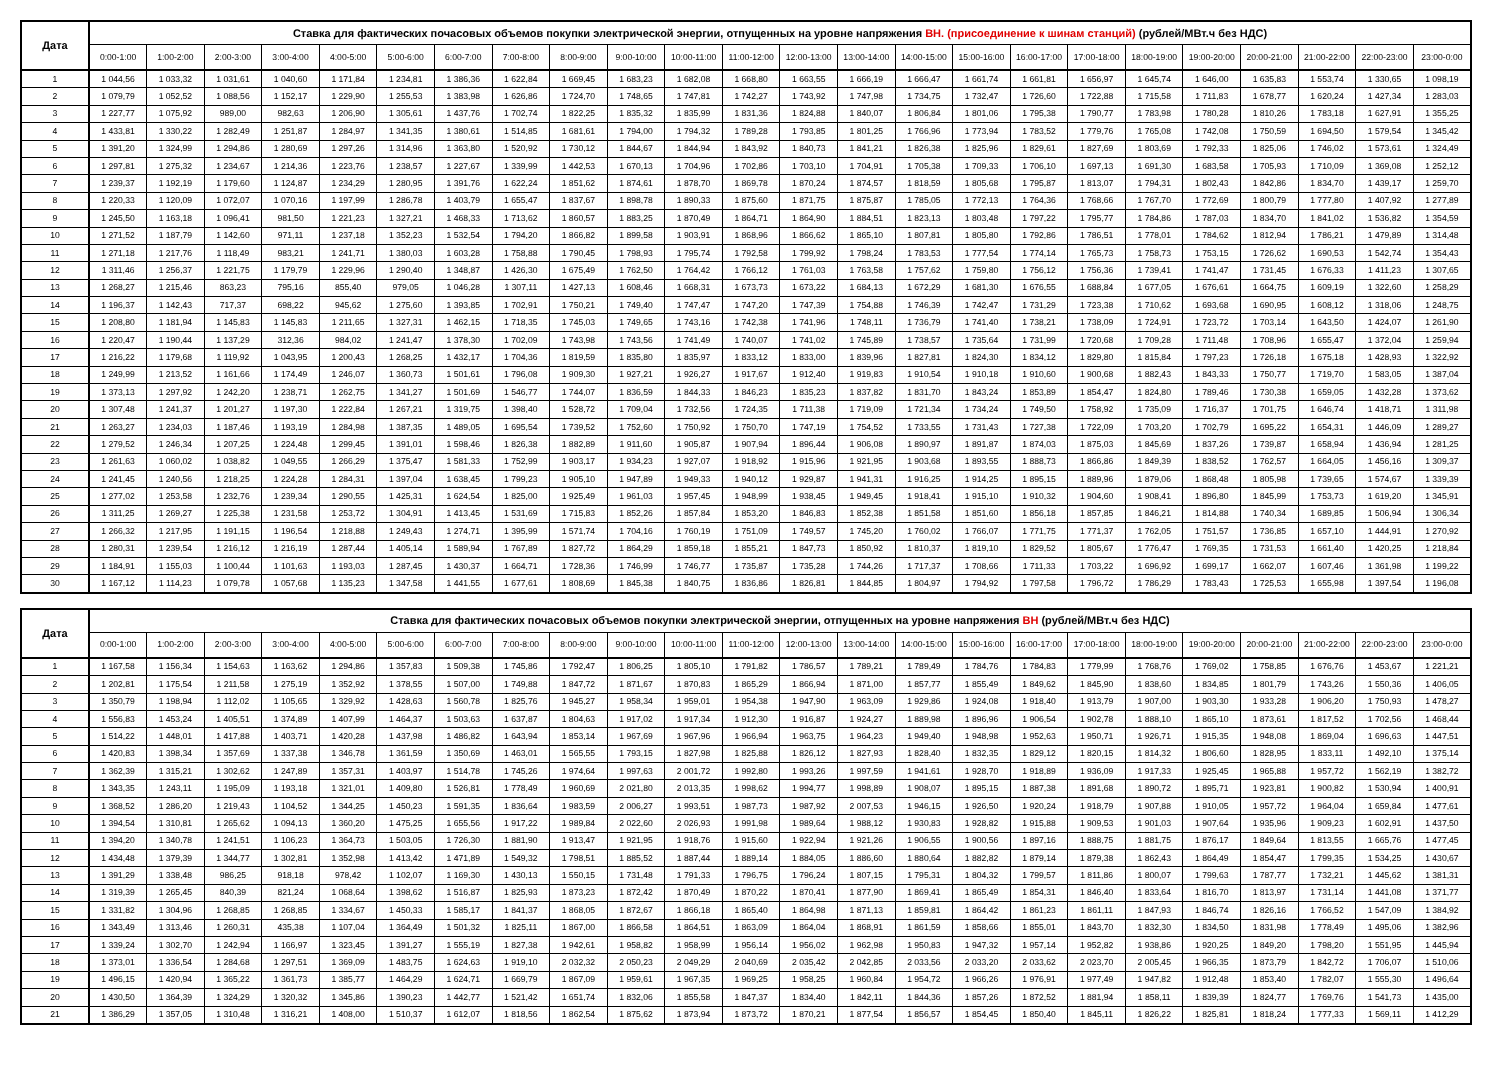| Дата | Ставка для фактических почасовых объемов покупки электрической энергии, отпущенных на уровне напряжения ВН. (присоединение к шинам станций) (рублей/МВт.ч без НДС) | | | | | | | | | | | | | | | | | | | | | | | |
| --- | --- | --- | --- | --- | --- | --- | --- | --- | --- | --- | --- | --- | --- | --- | --- | --- | --- | --- | --- | --- | --- | --- | --- | --- |
| | 0:00-1:00 | 1:00-2:00 | 2:00-3:00 | 3:00-4:00 | 4:00-5:00 | 5:00-6:00 | 6:00-7:00 | 7:00-8:00 | 8:00-9:00 | 9:00-10:00 | 10:00-11:00 | 11:00-12:00 | 12:00-13:00 | 13:00-14:00 | 14:00-15:00 | 15:00-16:00 | 16:00-17:00 | 17:00-18:00 | 18:00-19:00 | 19:00-20:00 | 20:00-21:00 | 21:00-22:00 | 22:00-23:00 | 23:00-0:00 |
| 1 | 1 044,56 | 1 033,32 | 1 031,61 | 1 040,60 | 1 171,84 | 1 234,81 | 1 386,36 | 1 622,84 | 1 669,45 | 1 683,23 | 1 682,08 | 1 668,80 | 1 663,55 | 1 666,19 | 1 666,47 | 1 661,74 | 1 661,81 | 1 656,97 | 1 645,74 | 1 646,00 | 1 635,83 | 1 553,74 | 1 330,65 | 1 098,19 |
| 2 | 1 079,79 | 1 052,52 | 1 088,56 | 1 152,17 | 1 229,90 | 1 255,53 | 1 383,98 | 1 626,86 | 1 724,70 | 1 748,65 | 1 747,81 | 1 742,27 | 1 743,92 | 1 747,98 | 1 734,75 | 1 732,47 | 1 726,60 | 1 722,88 | 1 715,58 | 1 711,83 | 1 678,77 | 1 620,24 | 1 427,34 | 1 283,03 |
| 3 | 1 227,77 | 1 075,92 | 989,00 | 982,63 | 1 206,90 | 1 305,61 | 1 437,76 | 1 702,74 | 1 822,25 | 1 835,32 | 1 835,99 | 1 831,36 | 1 824,88 | 1 840,07 | 1 806,84 | 1 801,06 | 1 795,38 | 1 790,77 | 1 783,98 | 1 780,28 | 1 810,26 | 1 783,18 | 1 627,91 | 1 355,25 |
| 4 | 1 433,81 | 1 330,22 | 1 282,49 | 1 251,87 | 1 284,97 | 1 341,35 | 1 380,61 | 1 514,85 | 1 681,61 | 1 794,00 | 1 794,32 | 1 789,28 | 1 793,85 | 1 801,25 | 1 766,96 | 1 773,94 | 1 783,52 | 1 779,76 | 1 765,08 | 1 742,08 | 1 750,59 | 1 694,50 | 1 579,54 | 1 345,42 |
| 5 | 1 391,20 | 1 324,99 | 1 294,86 | 1 280,69 | 1 297,26 | 1 314,96 | 1 363,80 | 1 520,92 | 1 730,12 | 1 844,67 | 1 844,94 | 1 843,92 | 1 840,73 | 1 841,21 | 1 826,38 | 1 825,96 | 1 829,61 | 1 827,69 | 1 803,69 | 1 792,33 | 1 825,06 | 1 746,02 | 1 573,61 | 1 324,49 |
| 6 | 1 297,81 | 1 275,32 | 1 234,67 | 1 214,36 | 1 223,76 | 1 238,57 | 1 227,67 | 1 339,99 | 1 442,53 | 1 670,13 | 1 704,96 | 1 702,86 | 1 703,10 | 1 704,91 | 1 705,38 | 1 709,33 | 1 706,10 | 1 697,13 | 1 691,30 | 1 683,58 | 1 705,93 | 1 710,09 | 1 369,08 | 1 252,12 |
| 7 | 1 239,37 | 1 192,19 | 1 179,60 | 1 124,87 | 1 234,29 | 1 280,95 | 1 391,76 | 1 622,24 | 1 851,62 | 1 874,61 | 1 878,70 | 1 869,78 | 1 870,24 | 1 874,57 | 1 818,59 | 1 805,68 | 1 795,87 | 1 813,07 | 1 794,31 | 1 802,43 | 1 842,86 | 1 834,70 | 1 439,17 | 1 259,70 |
| 8 | 1 220,33 | 1 120,09 | 1 072,07 | 1 070,16 | 1 197,99 | 1 286,78 | 1 403,79 | 1 655,47 | 1 837,67 | 1 898,78 | 1 890,33 | 1 875,60 | 1 871,75 | 1 875,87 | 1 785,05 | 1 772,13 | 1 764,36 | 1 768,66 | 1 767,70 | 1 772,69 | 1 800,79 | 1 777,80 | 1 407,92 | 1 277,89 |
| 9 | 1 245,50 | 1 163,18 | 1 096,41 | 981,50 | 1 221,23 | 1 327,21 | 1 468,33 | 1 713,62 | 1 860,57 | 1 883,25 | 1 870,49 | 1 864,71 | 1 864,90 | 1 884,51 | 1 823,13 | 1 803,48 | 1 797,22 | 1 795,77 | 1 784,86 | 1 787,03 | 1 834,70 | 1 841,02 | 1 536,82 | 1 354,59 |
| 10 | 1 271,52 | 1 187,79 | 1 142,60 | 971,11 | 1 237,18 | 1 352,23 | 1 532,54 | 1 794,20 | 1 866,82 | 1 899,58 | 1 903,91 | 1 868,96 | 1 866,62 | 1 865,10 | 1 807,81 | 1 805,80 | 1 792,86 | 1 786,51 | 1 778,01 | 1 784,62 | 1 812,94 | 1 786,21 | 1 479,89 | 1 314,48 |
| 11 | 1 271,18 | 1 217,76 | 1 118,49 | 983,21 | 1 241,71 | 1 380,03 | 1 603,28 | 1 758,88 | 1 790,45 | 1 798,93 | 1 795,74 | 1 792,58 | 1 799,92 | 1 798,24 | 1 783,53 | 1 777,54 | 1 774,14 | 1 765,73 | 1 758,73 | 1 753,15 | 1 726,62 | 1 690,53 | 1 542,74 | 1 354,43 |
| 12 | 1 311,46 | 1 256,37 | 1 221,75 | 1 179,79 | 1 229,96 | 1 290,40 | 1 348,87 | 1 426,30 | 1 675,49 | 1 762,50 | 1 764,42 | 1 766,12 | 1 761,03 | 1 763,58 | 1 757,62 | 1 759,80 | 1 756,12 | 1 756,36 | 1 739,41 | 1 741,47 | 1 731,45 | 1 676,33 | 1 411,23 | 1 307,65 |
| 13 | 1 268,27 | 1 215,46 | 863,23 | 795,16 | 855,40 | 979,05 | 1 046,28 | 1 307,11 | 1 427,13 | 1 608,46 | 1 668,31 | 1 673,73 | 1 673,22 | 1 684,13 | 1 672,29 | 1 681,30 | 1 676,55 | 1 688,84 | 1 677,05 | 1 676,61 | 1 664,75 | 1 609,19 | 1 322,60 | 1 258,29 |
| 14 | 1 196,37 | 1 142,43 | 717,37 | 698,22 | 945,62 | 1 275,60 | 1 393,85 | 1 702,91 | 1 750,21 | 1 749,40 | 1 747,47 | 1 747,20 | 1 747,39 | 1 754,88 | 1 746,39 | 1 742,47 | 1 731,29 | 1 723,38 | 1 710,62 | 1 693,68 | 1 690,95 | 1 608,12 | 1 318,06 | 1 248,75 |
| 15 | 1 208,80 | 1 181,94 | 1 145,83 | 1 145,83 | 1 211,65 | 1 327,31 | 1 462,15 | 1 718,35 | 1 745,03 | 1 749,65 | 1 743,16 | 1 742,38 | 1 741,96 | 1 748,11 | 1 736,79 | 1 741,40 | 1 738,21 | 1 738,09 | 1 724,91 | 1 723,72 | 1 703,14 | 1 643,50 | 1 424,07 | 1 261,90 |
| 16 | 1 220,47 | 1 190,44 | 1 137,29 | 312,36 | 984,02 | 1 241,47 | 1 378,30 | 1 702,09 | 1 743,98 | 1 743,56 | 1 741,49 | 1 740,07 | 1 741,02 | 1 745,89 | 1 738,57 | 1 735,64 | 1 731,99 | 1 720,68 | 1 709,28 | 1 711,48 | 1 708,96 | 1 655,47 | 1 372,04 | 1 259,94 |
| 17 | 1 216,22 | 1 179,68 | 1 119,92 | 1 043,95 | 1 200,43 | 1 268,25 | 1 432,17 | 1 704,36 | 1 819,59 | 1 835,80 | 1 835,97 | 1 833,12 | 1 833,00 | 1 839,96 | 1 827,81 | 1 824,30 | 1 834,12 | 1 829,80 | 1 815,84 | 1 797,23 | 1 726,18 | 1 675,18 | 1 428,93 | 1 322,92 |
| 18 | 1 249,99 | 1 213,52 | 1 161,66 | 1 174,49 | 1 246,07 | 1 360,73 | 1 501,61 | 1 796,08 | 1 909,30 | 1 927,21 | 1 926,27 | 1 917,67 | 1 912,40 | 1 919,83 | 1 910,54 | 1 910,18 | 1 910,60 | 1 900,68 | 1 882,43 | 1 843,33 | 1 750,77 | 1 719,70 | 1 583,05 | 1 387,04 |
| 19 | 1 373,13 | 1 297,92 | 1 242,20 | 1 238,71 | 1 262,75 | 1 341,27 | 1 501,69 | 1 546,77 | 1 744,07 | 1 836,59 | 1 844,33 | 1 846,23 | 1 835,23 | 1 837,82 | 1 831,70 | 1 843,24 | 1 853,89 | 1 854,47 | 1 824,80 | 1 789,46 | 1 730,38 | 1 659,05 | 1 432,28 | 1 373,62 |
| 20 | 1 307,48 | 1 241,37 | 1 201,27 | 1 197,30 | 1 222,84 | 1 267,21 | 1 319,75 | 1 398,40 | 1 528,72 | 1 709,04 | 1 732,56 | 1 724,35 | 1 711,38 | 1 719,09 | 1 721,34 | 1 734,24 | 1 749,50 | 1 758,92 | 1 735,09 | 1 716,37 | 1 701,75 | 1 646,74 | 1 418,71 | 1 311,98 |
| 21 | 1 263,27 | 1 234,03 | 1 187,46 | 1 193,19 | 1 284,98 | 1 387,35 | 1 489,05 | 1 695,54 | 1 739,52 | 1 752,60 | 1 750,92 | 1 750,70 | 1 747,19 | 1 754,52 | 1 733,55 | 1 731,43 | 1 727,38 | 1 722,09 | 1 703,20 | 1 702,79 | 1 695,22 | 1 654,31 | 1 446,09 | 1 289,27 |
| 22 | 1 279,52 | 1 246,34 | 1 207,25 | 1 224,48 | 1 299,45 | 1 391,01 | 1 598,46 | 1 826,38 | 1 882,89 | 1 911,60 | 1 905,87 | 1 907,94 | 1 896,44 | 1 906,08 | 1 890,97 | 1 891,87 | 1 874,03 | 1 875,03 | 1 845,69 | 1 837,26 | 1 739,87 | 1 658,94 | 1 436,94 | 1 281,25 |
| 23 | 1 261,63 | 1 060,02 | 1 038,82 | 1 049,55 | 1 266,29 | 1 375,47 | 1 581,33 | 1 752,99 | 1 903,17 | 1 934,23 | 1 927,07 | 1 918,92 | 1 915,96 | 1 921,95 | 1 903,68 | 1 893,55 | 1 888,73 | 1 866,86 | 1 849,39 | 1 838,52 | 1 762,57 | 1 664,05 | 1 456,16 | 1 309,37 |
| 24 | 1 241,45 | 1 240,56 | 1 218,25 | 1 224,28 | 1 284,31 | 1 397,04 | 1 638,45 | 1 799,23 | 1 905,10 | 1 947,89 | 1 949,33 | 1 940,12 | 1 929,87 | 1 941,31 | 1 916,25 | 1 914,25 | 1 895,15 | 1 889,96 | 1 879,06 | 1 868,48 | 1 805,98 | 1 739,65 | 1 574,67 | 1 339,39 |
| 25 | 1 277,02 | 1 253,58 | 1 232,76 | 1 239,34 | 1 290,55 | 1 425,31 | 1 624,54 | 1 825,00 | 1 925,49 | 1 961,03 | 1 957,45 | 1 948,99 | 1 938,45 | 1 949,45 | 1 918,41 | 1 915,10 | 1 910,32 | 1 904,60 | 1 908,41 | 1 896,80 | 1 845,99 | 1 753,73 | 1 619,20 | 1 345,91 |
| 26 | 1 311,25 | 1 269,27 | 1 225,38 | 1 231,58 | 1 253,72 | 1 304,91 | 1 413,45 | 1 531,69 | 1 715,83 | 1 852,26 | 1 857,84 | 1 853,20 | 1 846,83 | 1 852,38 | 1 851,58 | 1 851,60 | 1 856,18 | 1 857,85 | 1 846,21 | 1 814,88 | 1 740,34 | 1 689,85 | 1 506,94 | 1 306,34 |
| 27 | 1 266,32 | 1 217,95 | 1 191,15 | 1 196,54 | 1 218,88 | 1 249,43 | 1 274,71 | 1 395,99 | 1 571,74 | 1 704,16 | 1 760,19 | 1 751,09 | 1 749,57 | 1 745,20 | 1 760,02 | 1 766,07 | 1 771,75 | 1 771,37 | 1 762,05 | 1 751,57 | 1 736,85 | 1 657,10 | 1 444,91 | 1 270,92 |
| 28 | 1 280,31 | 1 239,54 | 1 216,12 | 1 216,19 | 1 287,44 | 1 405,14 | 1 589,94 | 1 767,89 | 1 827,72 | 1 864,29 | 1 859,18 | 1 855,21 | 1 847,73 | 1 850,92 | 1 810,37 | 1 819,10 | 1 829,52 | 1 805,67 | 1 776,47 | 1 769,35 | 1 731,53 | 1 661,40 | 1 420,25 | 1 218,84 |
| 29 | 1 184,91 | 1 155,03 | 1 100,44 | 1 101,63 | 1 193,03 | 1 287,45 | 1 430,37 | 1 664,71 | 1 728,36 | 1 746,99 | 1 746,77 | 1 735,87 | 1 735,28 | 1 744,26 | 1 717,37 | 1 708,66 | 1 711,33 | 1 703,22 | 1 696,92 | 1 699,17 | 1 662,07 | 1 607,46 | 1 361,98 | 1 199,22 |
| 30 | 1 167,12 | 1 114,23 | 1 079,78 | 1 057,68 | 1 135,23 | 1 347,58 | 1 441,55 | 1 677,61 | 1 808,69 | 1 845,38 | 1 840,75 | 1 836,86 | 1 826,81 | 1 844,85 | 1 804,97 | 1 794,92 | 1 797,58 | 1 796,72 | 1 786,29 | 1 783,43 | 1 725,53 | 1 655,98 | 1 397,54 | 1 196,08 |
| Дата | Ставка для фактических почасовых объемов покупки электрической энергии, отпущенных на уровне напряжения ВН (рублей/МВт.ч без НДС) | | | | | | | | | | | | | | | | | | | | | | | |
| --- | --- | --- | --- | --- | --- | --- | --- | --- | --- | --- | --- | --- | --- | --- | --- | --- | --- | --- | --- | --- | --- | --- | --- | --- |
| | 0:00-1:00 | 1:00-2:00 | 2:00-3:00 | 3:00-4:00 | 4:00-5:00 | 5:00-6:00 | 6:00-7:00 | 7:00-8:00 | 8:00-9:00 | 9:00-10:00 | 10:00-11:00 | 11:00-12:00 | 12:00-13:00 | 13:00-14:00 | 14:00-15:00 | 15:00-16:00 | 16:00-17:00 | 17:00-18:00 | 18:00-19:00 | 19:00-20:00 | 20:00-21:00 | 21:00-22:00 | 22:00-23:00 | 23:00-0:00 |
| 1 | 1 167,58 | 1 156,34 | 1 154,63 | 1 163,62 | 1 294,86 | 1 357,83 | 1 509,38 | 1 745,86 | 1 792,47 | 1 806,25 | 1 805,10 | 1 791,82 | 1 786,57 | 1 789,21 | 1 789,49 | 1 784,76 | 1 784,83 | 1 779,99 | 1 768,76 | 1 769,02 | 1 758,85 | 1 676,76 | 1 453,67 | 1 221,21 |
| 2 | 1 202,81 | 1 175,54 | 1 211,58 | 1 275,19 | 1 352,92 | 1 378,55 | 1 507,00 | 1 749,88 | 1 847,72 | 1 871,67 | 1 870,83 | 1 865,29 | 1 866,94 | 1 871,00 | 1 857,77 | 1 855,49 | 1 849,62 | 1 845,90 | 1 838,60 | 1 834,85 | 1 801,79 | 1 743,26 | 1 550,36 | 1 406,05 |
| 3 | 1 350,79 | 1 198,94 | 1 112,02 | 1 105,65 | 1 329,92 | 1 428,63 | 1 560,78 | 1 825,76 | 1 945,27 | 1 958,34 | 1 959,01 | 1 954,38 | 1 947,90 | 1 963,09 | 1 929,86 | 1 924,08 | 1 918,40 | 1 913,79 | 1 907,00 | 1 903,30 | 1 933,28 | 1 906,20 | 1 750,93 | 1 478,27 |
| 4 | 1 556,83 | 1 453,24 | 1 405,51 | 1 374,89 | 1 407,99 | 1 464,37 | 1 503,63 | 1 637,87 | 1 804,63 | 1 917,02 | 1 917,34 | 1 912,30 | 1 916,87 | 1 924,27 | 1 889,98 | 1 896,96 | 1 906,54 | 1 902,78 | 1 888,10 | 1 865,10 | 1 873,61 | 1 817,52 | 1 702,56 | 1 468,44 |
| 5 | 1 514,22 | 1 448,01 | 1 417,88 | 1 403,71 | 1 420,28 | 1 437,98 | 1 486,82 | 1 643,94 | 1 853,14 | 1 967,69 | 1 967,96 | 1 966,94 | 1 963,75 | 1 964,23 | 1 949,40 | 1 948,98 | 1 952,63 | 1 950,71 | 1 926,71 | 1 915,35 | 1 948,08 | 1 869,04 | 1 696,63 | 1 447,51 |
| 6 | 1 420,83 | 1 398,34 | 1 357,69 | 1 337,38 | 1 346,78 | 1 361,59 | 1 350,69 | 1 463,01 | 1 565,55 | 1 793,15 | 1 827,98 | 1 825,88 | 1 826,12 | 1 827,93 | 1 828,40 | 1 832,35 | 1 829,12 | 1 820,15 | 1 814,32 | 1 806,60 | 1 828,95 | 1 833,11 | 1 492,10 | 1 375,14 |
| 7 | 1 362,39 | 1 315,21 | 1 302,62 | 1 247,89 | 1 357,31 | 1 403,97 | 1 514,78 | 1 745,26 | 1 974,64 | 1 997,63 | 2 001,72 | 1 992,80 | 1 993,26 | 1 997,59 | 1 941,61 | 1 928,70 | 1 918,89 | 1 936,09 | 1 917,33 | 1 925,45 | 1 965,88 | 1 957,72 | 1 562,19 | 1 382,72 |
| 8 | 1 343,35 | 1 243,11 | 1 195,09 | 1 193,18 | 1 321,01 | 1 409,80 | 1 526,81 | 1 778,49 | 1 960,69 | 2 021,80 | 2 013,35 | 1 998,62 | 1 994,77 | 1 998,89 | 1 908,07 | 1 895,15 | 1 887,38 | 1 891,68 | 1 890,72 | 1 895,71 | 1 923,81 | 1 900,82 | 1 530,94 | 1 400,91 |
| 9 | 1 368,52 | 1 286,20 | 1 219,43 | 1 104,52 | 1 344,25 | 1 450,23 | 1 591,35 | 1 836,64 | 1 983,59 | 2 006,27 | 1 993,51 | 1 987,73 | 1 987,92 | 2 007,53 | 1 946,15 | 1 926,50 | 1 920,24 | 1 918,79 | 1 907,88 | 1 910,05 | 1 957,72 | 1 964,04 | 1 659,84 | 1 477,61 |
| 10 | 1 394,54 | 1 310,81 | 1 265,62 | 1 094,13 | 1 360,20 | 1 475,25 | 1 655,56 | 1 917,22 | 1 989,84 | 2 022,60 | 2 026,93 | 1 991,98 | 1 989,64 | 1 988,12 | 1 930,83 | 1 928,82 | 1 915,88 | 1 909,53 | 1 901,03 | 1 907,64 | 1 935,96 | 1 909,23 | 1 602,91 | 1 437,50 |
| 11 | 1 394,20 | 1 340,78 | 1 241,51 | 1 106,23 | 1 364,73 | 1 503,05 | 1 726,30 | 1 881,90 | 1 913,47 | 1 921,95 | 1 918,76 | 1 915,60 | 1 922,94 | 1 921,26 | 1 906,55 | 1 900,56 | 1 897,16 | 1 888,75 | 1 881,75 | 1 876,17 | 1 849,64 | 1 813,55 | 1 665,76 | 1 477,45 |
| 12 | 1 434,48 | 1 379,39 | 1 344,77 | 1 302,81 | 1 352,98 | 1 413,42 | 1 471,89 | 1 549,32 | 1 798,51 | 1 885,52 | 1 887,44 | 1 889,14 | 1 884,05 | 1 886,60 | 1 880,64 | 1 882,82 | 1 879,14 | 1 879,38 | 1 862,43 | 1 864,49 | 1 854,47 | 1 799,35 | 1 534,25 | 1 430,67 |
| 13 | 1 391,29 | 1 338,48 | 986,25 | 918,18 | 978,42 | 1 102,07 | 1 169,30 | 1 430,13 | 1 550,15 | 1 731,48 | 1 791,33 | 1 796,75 | 1 796,24 | 1 807,15 | 1 795,31 | 1 804,32 | 1 799,57 | 1 811,86 | 1 800,07 | 1 799,63 | 1 787,77 | 1 732,21 | 1 445,62 | 1 381,31 |
| 14 | 1 319,39 | 1 265,45 | 840,39 | 821,24 | 1 068,64 | 1 398,62 | 1 516,87 | 1 825,93 | 1 873,23 | 1 872,42 | 1 870,49 | 1 870,22 | 1 870,41 | 1 877,90 | 1 869,41 | 1 865,49 | 1 854,31 | 1 846,40 | 1 833,64 | 1 816,70 | 1 813,97 | 1 731,14 | 1 441,08 | 1 371,77 |
| 15 | 1 331,82 | 1 304,96 | 1 268,85 | 1 268,85 | 1 334,67 | 1 450,33 | 1 585,17 | 1 841,37 | 1 868,05 | 1 872,67 | 1 866,18 | 1 865,40 | 1 864,98 | 1 871,13 | 1 859,81 | 1 864,42 | 1 861,23 | 1 861,11 | 1 847,93 | 1 846,74 | 1 826,16 | 1 766,52 | 1 547,09 | 1 384,92 |
| 16 | 1 343,49 | 1 313,46 | 1 260,31 | 435,38 | 1 107,04 | 1 364,49 | 1 501,32 | 1 825,11 | 1 867,00 | 1 866,58 | 1 864,51 | 1 863,09 | 1 864,04 | 1 868,91 | 1 861,59 | 1 858,66 | 1 855,01 | 1 843,70 | 1 832,30 | 1 834,50 | 1 831,98 | 1 778,49 | 1 495,06 | 1 382,96 |
| 17 | 1 339,24 | 1 302,70 | 1 242,94 | 1 166,97 | 1 323,45 | 1 391,27 | 1 555,19 | 1 827,38 | 1 942,61 | 1 958,82 | 1 958,99 | 1 956,14 | 1 956,02 | 1 962,98 | 1 950,83 | 1 947,32 | 1 957,14 | 1 952,82 | 1 938,86 | 1 920,25 | 1 849,20 | 1 798,20 | 1 551,95 | 1 445,94 |
| 18 | 1 373,01 | 1 336,54 | 1 284,68 | 1 297,51 | 1 369,09 | 1 483,75 | 1 624,63 | 1 919,10 | 2 032,32 | 2 050,23 | 2 049,29 | 2 040,69 | 2 035,42 | 2 042,85 | 2 033,56 | 2 033,20 | 2 033,62 | 2 023,70 | 2 005,45 | 1 966,35 | 1 873,79 | 1 842,72 | 1 706,07 | 1 510,06 |
| 19 | 1 496,15 | 1 420,94 | 1 365,22 | 1 361,73 | 1 385,77 | 1 464,29 | 1 624,71 | 1 669,79 | 1 867,09 | 1 959,61 | 1 967,35 | 1 969,25 | 1 958,25 | 1 960,84 | 1 954,72 | 1 966,26 | 1 976,91 | 1 977,49 | 1 947,82 | 1 912,48 | 1 853,40 | 1 782,07 | 1 555,30 | 1 496,64 |
| 20 | 1 430,50 | 1 364,39 | 1 324,29 | 1 320,32 | 1 345,86 | 1 390,23 | 1 442,77 | 1 521,42 | 1 651,74 | 1 832,06 | 1 855,58 | 1 847,37 | 1 834,40 | 1 842,11 | 1 844,36 | 1 857,26 | 1 872,52 | 1 881,94 | 1 858,11 | 1 839,39 | 1 824,77 | 1 769,76 | 1 541,73 | 1 435,00 |
| 21 | 1 386,29 | 1 357,05 | 1 310,48 | 1 316,21 | 1 408,00 | 1 510,37 | 1 612,07 | 1 818,56 | 1 862,54 | 1 875,62 | 1 873,94 | 1 873,72 | 1 870,21 | 1 877,54 | 1 856,57 | 1 854,45 | 1 850,40 | 1 845,11 | 1 826,22 | 1 825,81 | 1 818,24 | 1 777,33 | 1 569,11 | 1 412,29 |